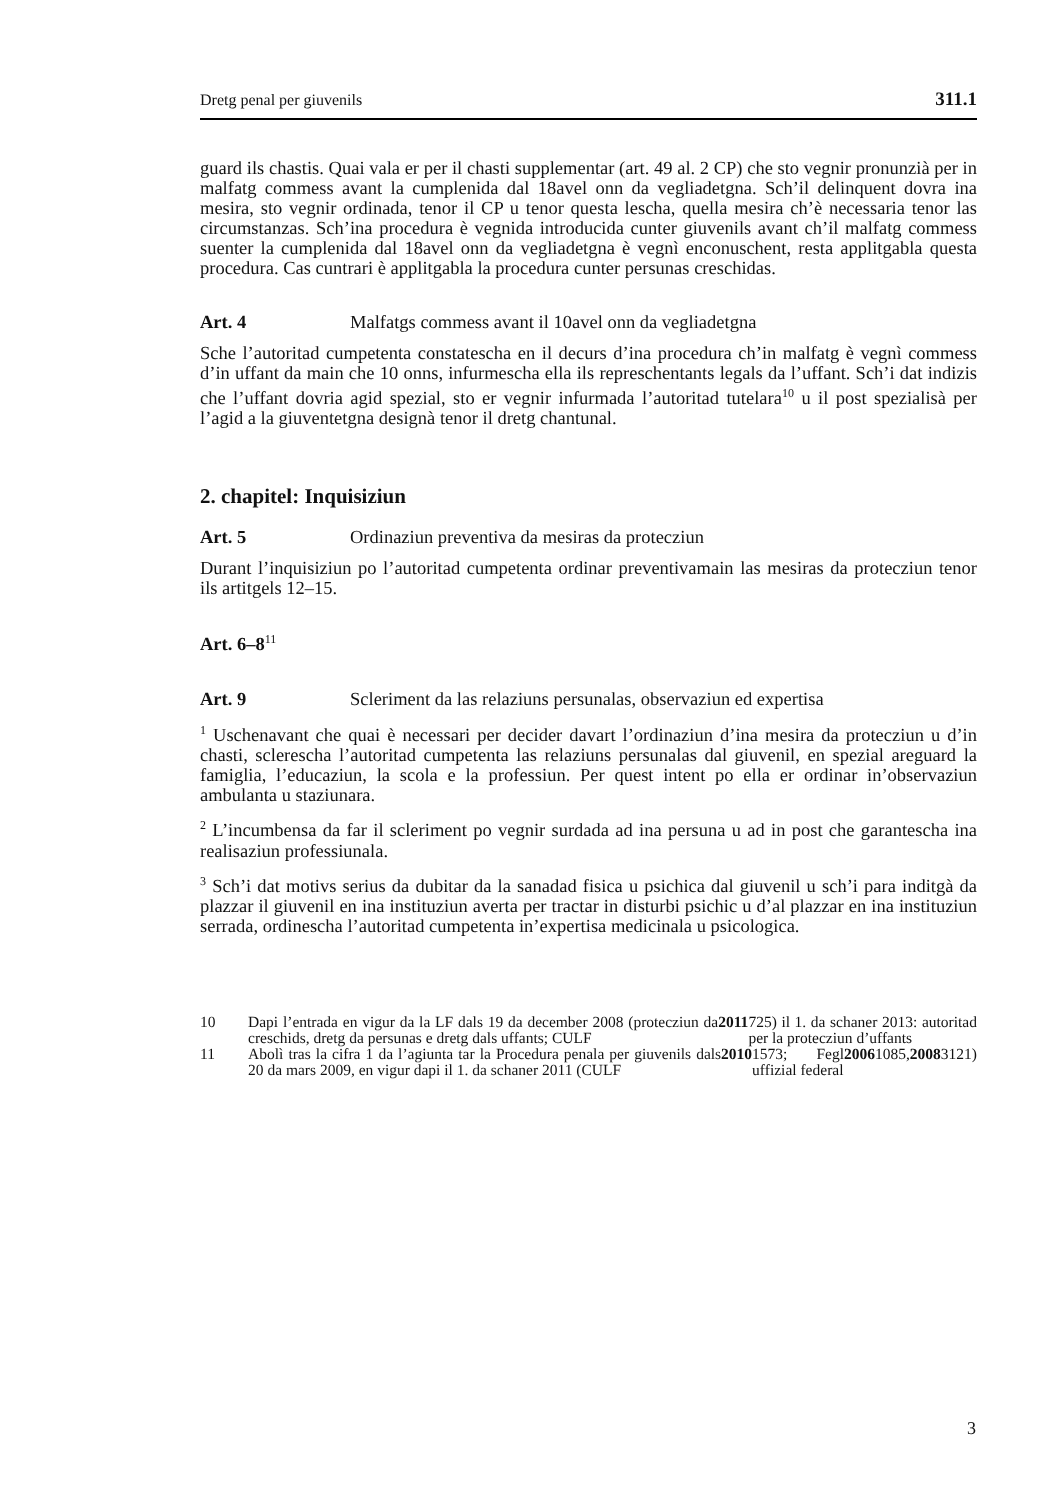Dretg penal per giuvenils 311.1
guard ils chastis. Quai vala er per il chasti supplementar (art. 49 al. 2 CP) che sto vegnir pronunzià per in malfatg commess avant la cumplenida dal 18avel onn da vegliadetgna. Sch’il delinquent dovra ina mesira, sto vegnir ordinada, tenor il CP u tenor questa lescha, quella mesira ch’è necessaria tenor las circumstanzas. Sch’ina procedura è vegnida introducida cunter giuvenils avant ch’il malfatg commess suenter la cumplenida dal 18avel onn da vegliadetgna è vegnì enconuschent, resta applitgabla questa procedura. Cas cuntrari è applitgabla la procedura cunter persunas creschidas.
Art. 4 Malfatgs commess avant il 10avel onn da vegliadetgna
Sche l’autoritad cumpetenta constatescha en il decurs d’ina procedura ch’in malfatg è vegnì commess d’in uffant da main che 10 onns, infurmescha ella ils represchentants legals da l’uffant. Sch’i dat indizis che l’uffant dovria agid spezial, sto er vegnir infurmada l’autoritad tutelara<sup>10</sup> u il post spezialisà per l’agid a la giuventetgna designà tenor il dretg chantunal.
2. chapitel: Inquisiziun
Art. 5 Ordinaziun preventiva da mesiras da protecziun
Durant l’inquisiziun po l’autoritad cumpetenta ordinar preventivamain las mesiras da protecziun tenor ils artitgels 12–15.
Art. 6–8<sup>11</sup>
Art. 9 Scleriment da las relaziuns persunalas, observaziun ed expertisa
<sup>1</sup> Uschenavant che quai è necessari per decider davart l’ordinaziun d’ina mesira da protecziun u d’in chasti, sclerescha l’autoritad cumpetenta las relaziuns persunalas dal giuvenil, en spezial areguard la famiglia, l’educaziun, la scola e la professiun. Per quest intent po ella er ordinar in’observaziun ambulanta u staziunara.
<sup>2</sup> L’incumbensa da far il scleriment po vegnir surdada ad ina persuna u ad in post che garantescha ina realisaziun professiunala.
<sup>3</sup> Sch’i dat motivs serius da dubitar da la sanadad fisica u psichica dal giuvenil u sch’i para inditgà da plazzar il giuvenil en ina instituziun averta per tractar in disturbi psichic u d’al plazzar en ina instituziun serrada, ordinescha l’autoritad cumpetenta in’expertisa medicinala u psicologica.
10 Dapi l’entrada en vigur da la LF dals 19 da december 2008 (protecziun da creschids, dretg da persunas e dretg dals uffants; CULF 2011 725) il 1. da schaner 2013: autoritad per la protecziun d’uffants
11 Abolì tras la cifra 1 da l’agiunta tar la Procedura penala per giuvenils dals 20 da mars 2009, en vigur dapi il 1. da schaner 2011 (CULF 2010 1573; Fegl uffizial federal 2006 1085, 2008 3121)
3